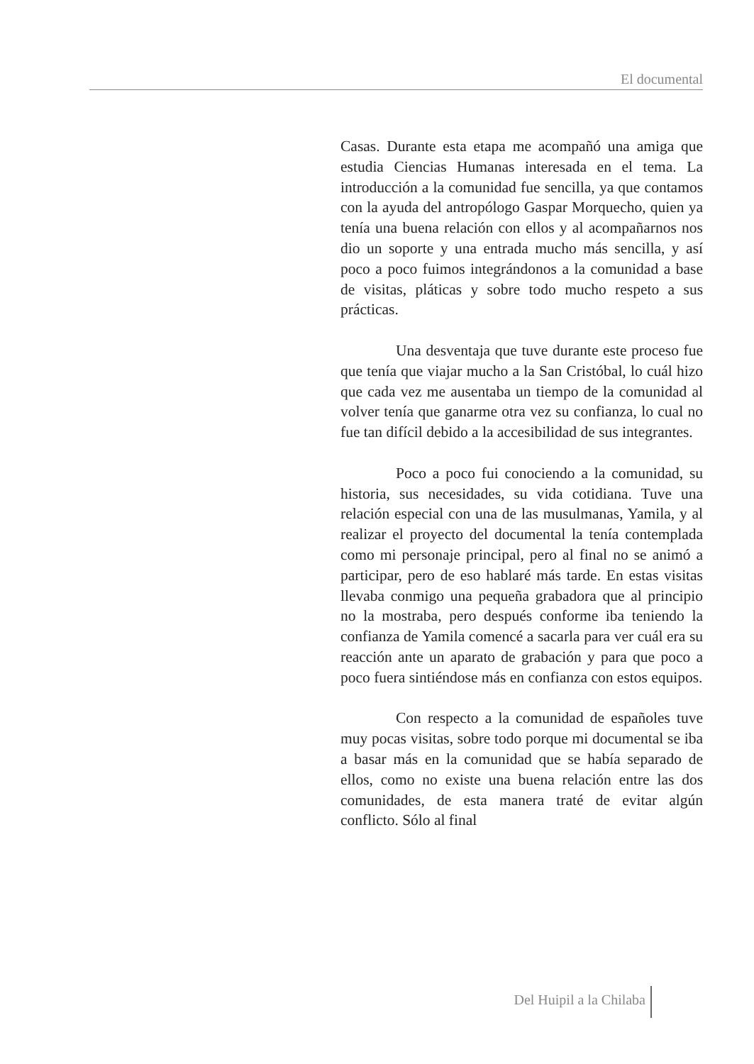El documental
Casas. Durante esta etapa me acompañó una amiga que estudia Ciencias Humanas interesada en el tema. La introducción a la comunidad fue sencilla, ya que contamos con la ayuda del antropólogo Gaspar Morquecho, quien ya tenía una buena relación con ellos y al acompañarnos nos dio un soporte y una entrada mucho más sencilla, y así poco a poco fuimos integrándonos a la comunidad a base de visitas, pláticas y sobre todo mucho respeto a sus prácticas.
Una desventaja que tuve durante este proceso fue que tenía que viajar mucho a la San Cristóbal, lo cuál hizo que cada vez me ausentaba un tiempo de la comunidad al volver tenía que ganarme otra vez su confianza, lo cual no fue tan difícil debido a la accesibilidad de sus integrantes.
Poco a poco fui conociendo a la comunidad, su historia, sus necesidades, su vida cotidiana. Tuve una relación especial con una de las musulmanas, Yamila, y al realizar el proyecto del documental la tenía contemplada como mi personaje principal, pero al final no se animó a participar, pero de eso hablaré más tarde. En estas visitas llevaba conmigo una pequeña grabadora que al principio no la mostraba, pero después conforme iba teniendo la confianza de Yamila comencé a sacarla para ver cuál era su reacción ante un aparato de grabación y para que poco a poco fuera sintiéndose más en confianza con estos equipos.
Con respecto a la comunidad de españoles tuve muy pocas visitas, sobre todo porque mi documental se iba a basar más en la comunidad que se había separado de ellos, como no existe una buena relación entre las dos comunidades, de esta manera traté de evitar algún conflicto. Sólo al final
Del Huipil a la Chilaba